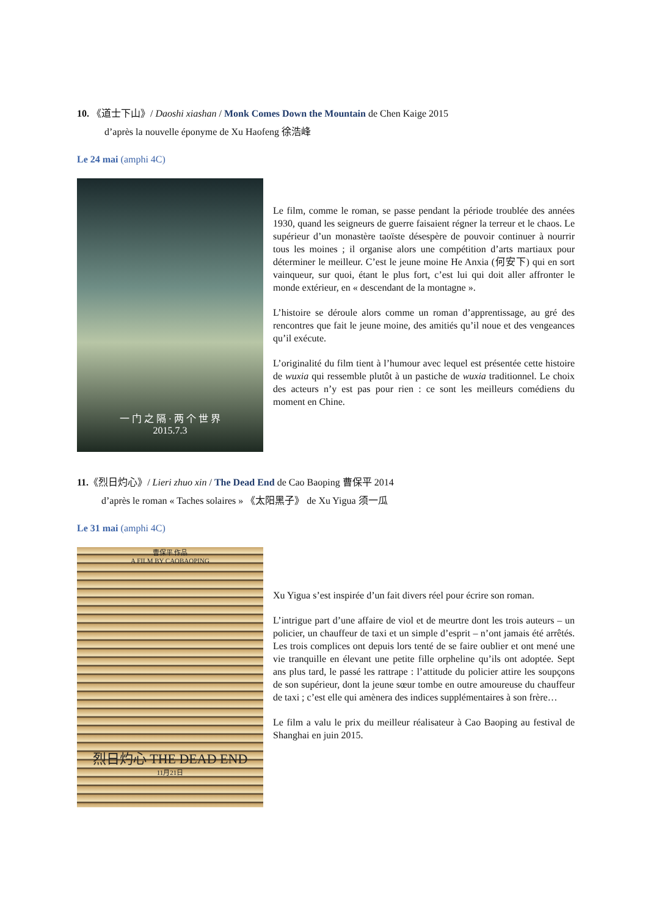10. 《道士下山》/ Daoshi xiashan / Monk Comes Down the Mountain de Chen Kaige 2015
d’après la nouvelle éponyme de Xu Haofeng 徐浩峰
Le 24 mai (amphi 4C)
一 门 之 隔 · 两 个 世 界
2015.7.3
Le film, comme le roman, se passe pendant la période troublée des années 1930, quand les seigneurs de guerre faisaient régner la terreur et le chaos. Le supérieur d’un monastère taoïste désespère de pouvoir continuer à nourrir tous les moines ; il organise alors une compétition d’arts martiaux pour déterminer le meilleur. C’est le jeune moine He Anxia (何安下) qui en sort vainqueur, sur quoi, étant le plus fort, c’est lui qui doit aller affronter le monde extérieur, en « descendant de la montagne ».
L’histoire se déroule alors comme un roman d’apprentissage, au gré des rencontres que fait le jeune moine, des amitiés qu’il noue et des vengeances qu’il exécute.
L’originalité du film tient à l’humour avec lequel est présentée cette histoire de wuxia qui ressemble plutôt à un pastiche de wuxia traditionnel. Le choix des acteurs n’y est pas pour rien : ce sont les meilleurs comédiens du moment en Chine.
11.《烈日灼心》/ Lieri zhuo xin / The Dead End de Cao Baoping 曹保平 2014
d’après le roman « Taches solaires » 《太阳黑子》 de Xu Yigua 须一瓜
Le 31 mai (amphi 4C)
曹保平 作品
A FILM BY CAOBAOPING
烈日灼心 THE DEAD END
11月21日
Xu Yigua s’est inspirée d’un fait divers réel pour écrire son roman.
L’intrigue part d’une affaire de viol et de meurtre dont les trois auteurs – un policier, un chauffeur de taxi et un simple d’esprit – n’ont jamais été arrêtés. Les trois complices ont depuis lors tenté de se faire oublier et ont mené une vie tranquille en élevant une petite fille orpheline qu’ils ont adoptée. Sept ans plus tard, le passé les rattrape : l’attitude du policier attire les soupçons de son supérieur, dont la jeune sœur tombe en outre amoureuse du chauffeur de taxi ; c’est elle qui amènera des indices supplémentaires à son frère…
Le film a valu le prix du meilleur réalisateur à Cao Baoping au festival de Shanghai en juin 2015.